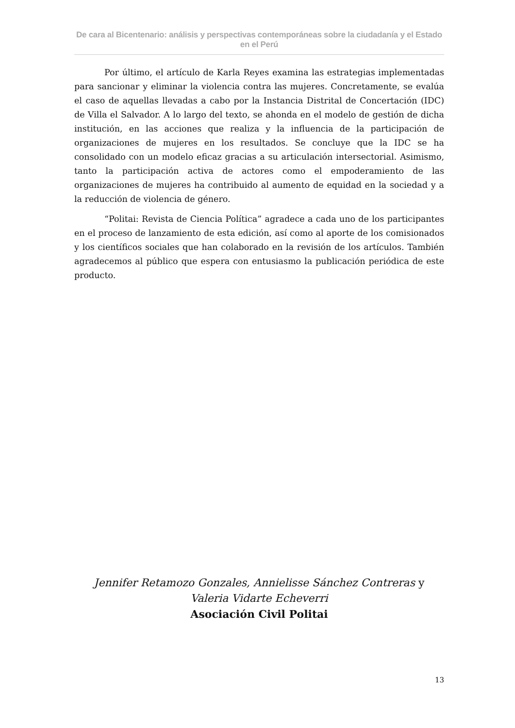De cara al Bicentenario: análisis y perspectivas contemporáneas sobre la ciudadanía y el Estado en el Perú
Por último, el artículo de Karla Reyes examina las estrategias implementadas para sancionar y eliminar la violencia contra las mujeres. Concretamente, se evalúa el caso de aquellas llevadas a cabo por la Instancia Distrital de Concertación (IDC) de Villa el Salvador. A lo largo del texto, se ahonda en el modelo de gestión de dicha institución, en las acciones que realiza y la influencia de la participación de organizaciones de mujeres en los resultados. Se concluye que la IDC se ha consolidado con un modelo eficaz gracias a su articulación intersectorial. Asimismo, tanto la participación activa de actores como el empoderamiento de las organizaciones de mujeres ha contribuido al aumento de equidad en la sociedad y a la reducción de violencia de género.
“Politai: Revista de Ciencia Política” agradece a cada uno de los participantes en el proceso de lanzamiento de esta edición, así como al aporte de los comisionados y los científicos sociales que han colaborado en la revisión de los artículos. También agradecemos al público que espera con entusiasmo la publicación periódica de este producto.
Jennifer Retamozo Gonzales, Annielisse Sánchez Contreras y
Valeria Vidarte Echeverri
Asociación Civil Politai
13